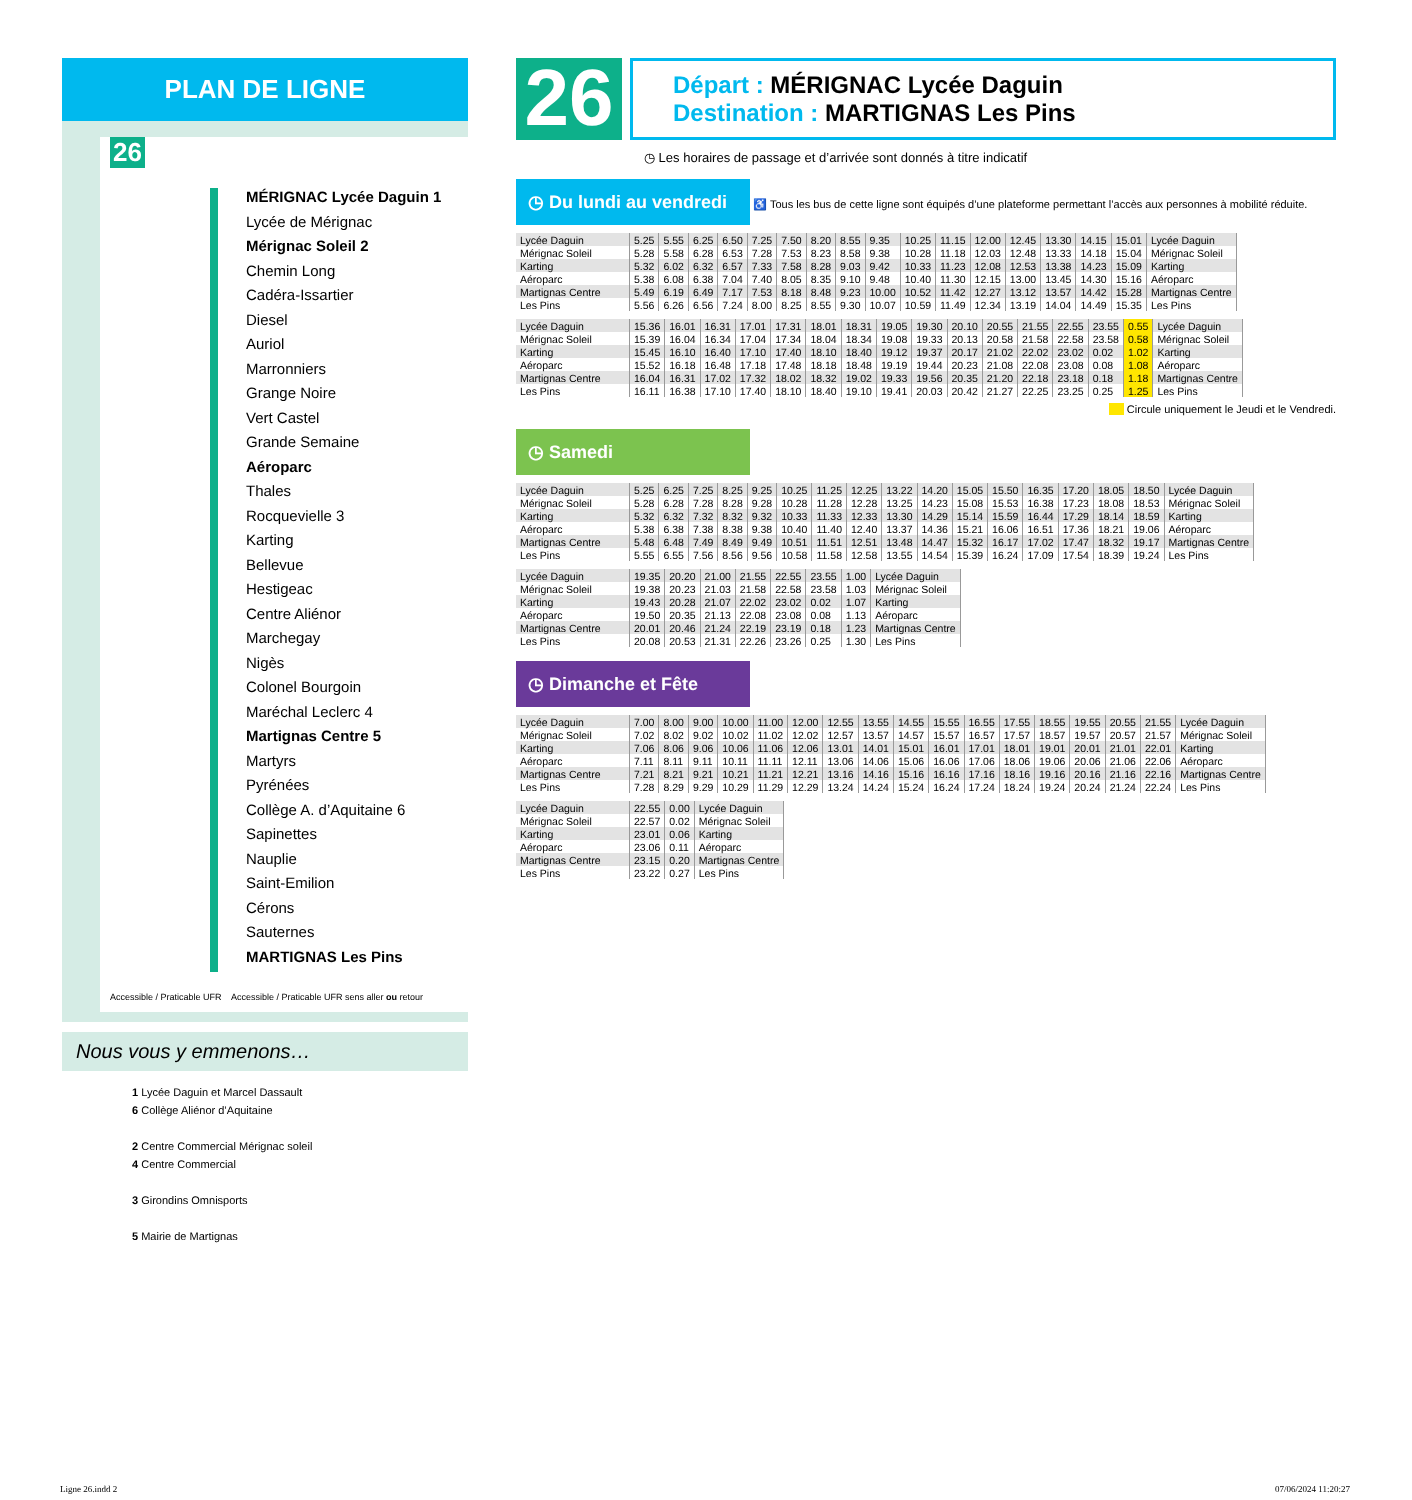PLAN DE LIGNE
26
MÉRIGNAC Lycée Daguin 1
Lycée de Mérignac
Mérignac Soleil 2
Chemin Long
Cadéra-Issartier
Diesel
Auriol
Marronniers
Grange Noire
Vert Castel
Grande Semaine
Aéroparc
Thales
Rocquevielle 3
Karting
Bellevue
Hestigeac
Centre Aliénor
Marchegay
Nigès
Colonel Bourgoin
Maréchal Leclerc 4
Martignas Centre 5
Martyrs
Pyrénées
Collège A. d’Aquitaine 6
Sapinettes
Nauplie
Saint-Emilion
Cérons
Sauternes
MARTIGNAS Les Pins
Accessible / Praticable UFR Accessible / Praticable UFR sens aller ou retour
Nous vous y emmenons…
1 Lycée Daguin et Marcel Dassault
6 Collège Aliénor d’Aquitaine
2 Centre Commercial Mérignac soleil
4 Centre Commercial
3 Girondins Omnisports
5 Mairie de Martignas
26
Départ : MÉRIGNAC Lycée Daguin
Destination : MARTIGNAS Les Pins
◷ Les horaires de passage et d’arrivée sont donnés à titre indicatif
◷ Du lundi au vendredi ♿ Tous les bus de cette ligne sont équipés d’une plateforme permettant l’accès aux personnes à mobilité réduite.
| Lycée Daguin | 5.25 | 5.55 | 6.25 | 6.50 | 7.25 | 7.50 | 8.20 | 8.55 | 9.35 | 10.25 | 11.15 | 12.00 | 12.45 | 13.30 | 14.15 | 15.01 | Lycée Daguin |
| Mérignac Soleil | 5.28 | 5.58 | 6.28 | 6.53 | 7.28 | 7.53 | 8.23 | 8.58 | 9.38 | 10.28 | 11.18 | 12.03 | 12.48 | 13.33 | 14.18 | 15.04 | Mérignac Soleil |
| Karting | 5.32 | 6.02 | 6.32 | 6.57 | 7.33 | 7.58 | 8.28 | 9.03 | 9.42 | 10.33 | 11.23 | 12.08 | 12.53 | 13.38 | 14.23 | 15.09 | Karting |
| Aéroparc | 5.38 | 6.08 | 6.38 | 7.04 | 7.40 | 8.05 | 8.35 | 9.10 | 9.48 | 10.40 | 11.30 | 12.15 | 13.00 | 13.45 | 14.30 | 15.16 | Aéroparc |
| Martignas Centre | 5.49 | 6.19 | 6.49 | 7.17 | 7.53 | 8.18 | 8.48 | 9.23 | 10.00 | 10.52 | 11.42 | 12.27 | 13.12 | 13.57 | 14.42 | 15.28 | Martignas Centre |
| Les Pins | 5.56 | 6.26 | 6.56 | 7.24 | 8.00 | 8.25 | 8.55 | 9.30 | 10.07 | 10.59 | 11.49 | 12.34 | 13.19 | 14.04 | 14.49 | 15.35 | Les Pins |
| Lycée Daguin | 15.36 | 16.01 | 16.31 | 17.01 | 17.31 | 18.01 | 18.31 | 19.05 | 19.30 | 20.10 | 20.55 | 21.55 | 22.55 | 23.55 | 0.55 | Lycée Daguin |
| Mérignac Soleil | 15.39 | 16.04 | 16.34 | 17.04 | 17.34 | 18.04 | 18.34 | 19.08 | 19.33 | 20.13 | 20.58 | 21.58 | 22.58 | 23.58 | 0.58 | Mérignac Soleil |
| Karting | 15.45 | 16.10 | 16.40 | 17.10 | 17.40 | 18.10 | 18.40 | 19.12 | 19.37 | 20.17 | 21.02 | 22.02 | 23.02 | 0.02 | 1.02 | Karting |
| Aéroparc | 15.52 | 16.18 | 16.48 | 17.18 | 17.48 | 18.18 | 18.48 | 19.19 | 19.44 | 20.23 | 21.08 | 22.08 | 23.08 | 0.08 | 1.08 | Aéroparc |
| Martignas Centre | 16.04 | 16.31 | 17.02 | 17.32 | 18.02 | 18.32 | 19.02 | 19.33 | 19.56 | 20.35 | 21.20 | 22.18 | 23.18 | 0.18 | 1.18 | Martignas Centre |
| Les Pins | 16.11 | 16.38 | 17.10 | 17.40 | 18.10 | 18.40 | 19.10 | 19.41 | 20.03 | 20.42 | 21.27 | 22.25 | 23.25 | 0.25 | 1.25 | Les Pins |
Circule uniquement le Jeudi et le Vendredi.
◷ Samedi
| Lycée Daguin | 5.25 | 6.25 | 7.25 | 8.25 | 9.25 | 10.25 | 11.25 | 12.25 | 13.22 | 14.20 | 15.05 | 15.50 | 16.35 | 17.20 | 18.05 | 18.50 | Lycée Daguin |
| Mérignac Soleil | 5.28 | 6.28 | 7.28 | 8.28 | 9.28 | 10.28 | 11.28 | 12.28 | 13.25 | 14.23 | 15.08 | 15.53 | 16.38 | 17.23 | 18.08 | 18.53 | Mérignac Soleil |
| Karting | 5.32 | 6.32 | 7.32 | 8.32 | 9.32 | 10.33 | 11.33 | 12.33 | 13.30 | 14.29 | 15.14 | 15.59 | 16.44 | 17.29 | 18.14 | 18.59 | Karting |
| Aéroparc | 5.38 | 6.38 | 7.38 | 8.38 | 9.38 | 10.40 | 11.40 | 12.40 | 13.37 | 14.36 | 15.21 | 16.06 | 16.51 | 17.36 | 18.21 | 19.06 | Aéroparc |
| Martignas Centre | 5.48 | 6.48 | 7.49 | 8.49 | 9.49 | 10.51 | 11.51 | 12.51 | 13.48 | 14.47 | 15.32 | 16.17 | 17.02 | 17.47 | 18.32 | 19.17 | Martignas Centre |
| Les Pins | 5.55 | 6.55 | 7.56 | 8.56 | 9.56 | 10.58 | 11.58 | 12.58 | 13.55 | 14.54 | 15.39 | 16.24 | 17.09 | 17.54 | 18.39 | 19.24 | Les Pins |
| Lycée Daguin | 19.35 | 20.20 | 21.00 | 21.55 | 22.55 | 23.55 | 1.00 | Lycée Daguin |
| Mérignac Soleil | 19.38 | 20.23 | 21.03 | 21.58 | 22.58 | 23.58 | 1.03 | Mérignac Soleil |
| Karting | 19.43 | 20.28 | 21.07 | 22.02 | 23.02 | 0.02 | 1.07 | Karting |
| Aéroparc | 19.50 | 20.35 | 21.13 | 22.08 | 23.08 | 0.08 | 1.13 | Aéroparc |
| Martignas Centre | 20.01 | 20.46 | 21.24 | 22.19 | 23.19 | 0.18 | 1.23 | Martignas Centre |
| Les Pins | 20.08 | 20.53 | 21.31 | 22.26 | 23.26 | 0.25 | 1.30 | Les Pins |
◷ Dimanche et Fête
| Lycée Daguin | 7.00 | 8.00 | 9.00 | 10.00 | 11.00 | 12.00 | 12.55 | 13.55 | 14.55 | 15.55 | 16.55 | 17.55 | 18.55 | 19.55 | 20.55 | 21.55 | Lycée Daguin |
| Mérignac Soleil | 7.02 | 8.02 | 9.02 | 10.02 | 11.02 | 12.02 | 12.57 | 13.57 | 14.57 | 15.57 | 16.57 | 17.57 | 18.57 | 19.57 | 20.57 | 21.57 | Mérignac Soleil |
| Karting | 7.06 | 8.06 | 9.06 | 10.06 | 11.06 | 12.06 | 13.01 | 14.01 | 15.01 | 16.01 | 17.01 | 18.01 | 19.01 | 20.01 | 21.01 | 22.01 | Karting |
| Aéroparc | 7.11 | 8.11 | 9.11 | 10.11 | 11.11 | 12.11 | 13.06 | 14.06 | 15.06 | 16.06 | 17.06 | 18.06 | 19.06 | 20.06 | 21.06 | 22.06 | Aéroparc |
| Martignas Centre | 7.21 | 8.21 | 9.21 | 10.21 | 11.21 | 12.21 | 13.16 | 14.16 | 15.16 | 16.16 | 17.16 | 18.16 | 19.16 | 20.16 | 21.16 | 22.16 | Martignas Centre |
| Les Pins | 7.28 | 8.29 | 9.29 | 10.29 | 11.29 | 12.29 | 13.24 | 14.24 | 15.24 | 16.24 | 17.24 | 18.24 | 19.24 | 20.24 | 21.24 | 22.24 | Les Pins |
| Lycée Daguin | 22.55 | 0.00 | Lycée Daguin |
| Mérignac Soleil | 22.57 | 0.02 | Mérignac Soleil |
| Karting | 23.01 | 0.06 | Karting |
| Aéroparc | 23.06 | 0.11 | Aéroparc |
| Martignas Centre | 23.15 | 0.20 | Martignas Centre |
| Les Pins | 23.22 | 0.27 | Les Pins |
Ligne 26.indd 2 07/06/2024 11:20:27